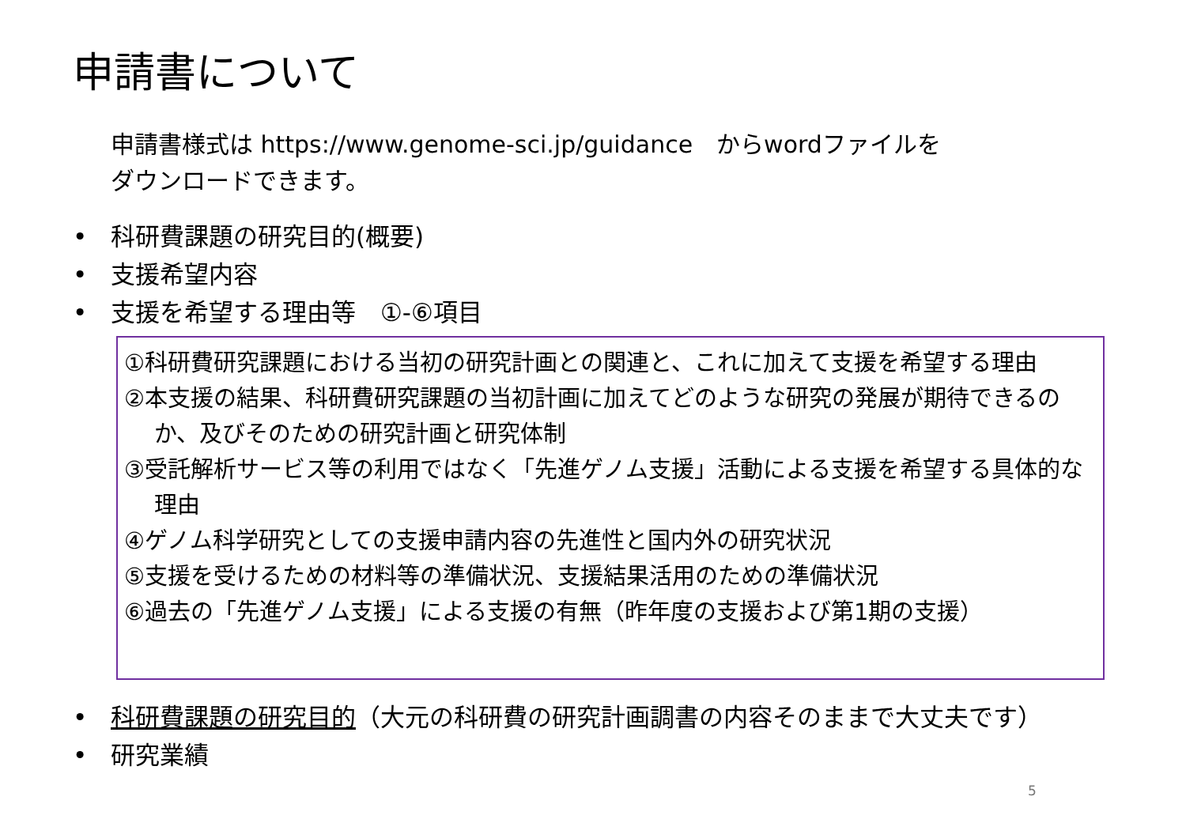申請書について
申請書様式は https://www.genome-sci.jp/guidance　からwordファイルを
ダウンロードできます。
• 科研費課題の研究目的(概要)
• 支援希望内容
• 支援を希望する理由等　①-⑥項目
①科研費研究課題における当初の研究計画との関連と、これに加えて支援を希望する理由
②本支援の結果、科研費研究課題の当初計画に加えてどのような研究の発展が期待できるのか、及びそのための研究計画と研究体制
③受託解析サービス等の利用ではなく「先進ゲノム支援」活動による支援を希望する具体的な理由
④ゲノム科学研究としての支援申請内容の先進性と国内外の研究状況
⑤支援を受けるための材料等の準備状況、支援結果活用のための準備状況
⑥過去の「先進ゲノム支援」による支援の有無（昨年度の支援および第1期の支援）
• 科研費課題の研究目的（大元の科研費の研究計画調書の内容そのままで大丈夫です）
• 研究業績
5